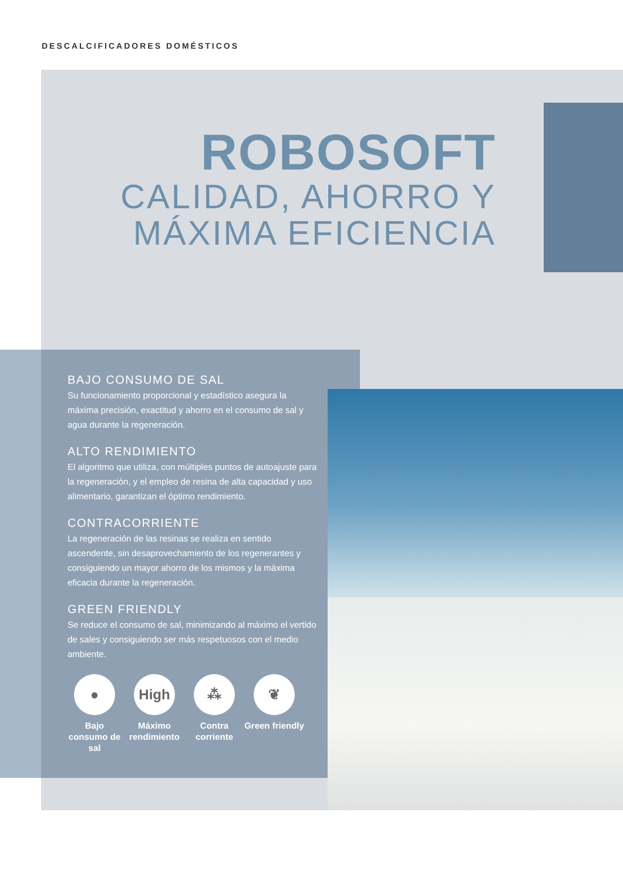DESCALCIFICADORES DOMÉSTICOS
ROBOSOFT
CALIDAD, AHORRO Y
MÁXIMA EFICIENCIA
BAJO CONSUMO DE SAL
Su funcionamiento proporcional y estadístico asegura la máxima precisión, exactitud y ahorro en el consumo de sal y agua durante la regeneración.
ALTO RENDIMIENTO
El algoritmo que utiliza, con múltiples puntos de autoajuste para la regeneración, y el empleo de resina de alta capacidad y uso alimentario, garantizan el óptimo rendimiento.
CONTRACORRIENTE
La regeneración de las resinas se realiza en sentido ascendente, sin desaprovechamiento de los regenerantes y consiguiendo un mayor ahorro de los mismos y la máxima eficacia durante la regeneración.
GREEN FRIENDLY
Se reduce el consumo de sal, minimizando al máximo el vertido de sales y consiguiendo ser más respetuosos con el medio ambiente.
●
Bajo consumo de sal
High
Máximo rendimiento
⁂
Contra corriente
❦
Green friendly